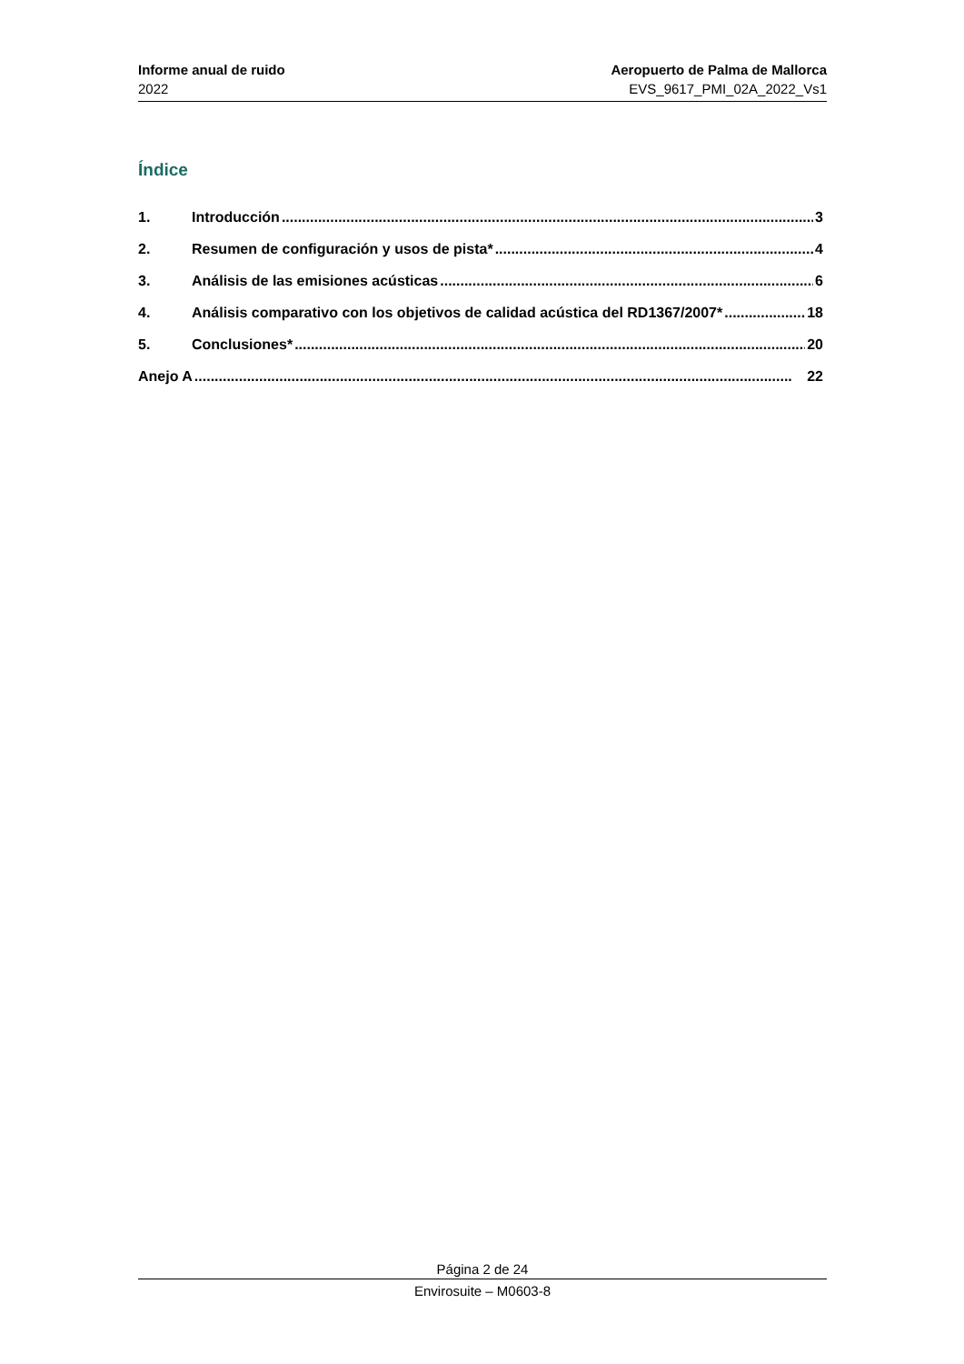Informe anual de ruido
2022
Aeropuerto de Palma de Mallorca
EVS_9617_PMI_02A_2022_Vs1
Índice
1. Introducción 3
2. Resumen de configuración y usos de pista* 4
3. Análisis de las emisiones acústicas 6
4. Análisis comparativo con los objetivos de calidad acústica del RD1367/2007* 18
5. Conclusiones* 20
Anejo A 22
Página 2 de 24
Envirosuite – M0603-8